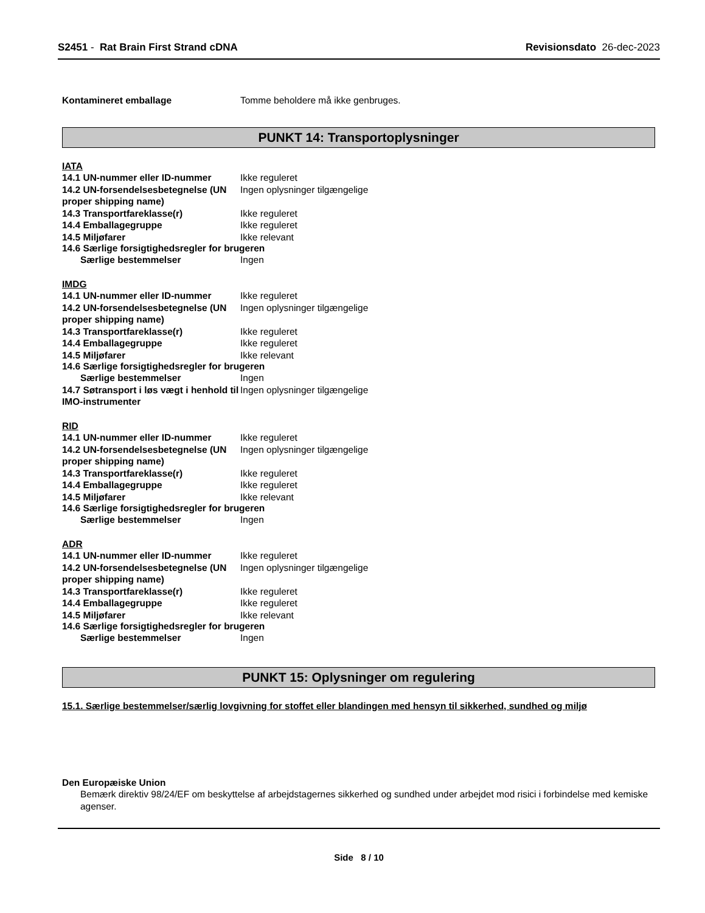S2451 - Rat Brain First Strand cDNA
Revisionsdato 26-dec-2023
Kontamineret emballage Tomme beholdere må ikke genbruges.
PUNKT 14: Transportoplysninger
IATA
14.1 UN-nummer eller ID-nummer Ikke reguleret
14.2 UN-forsendelsesbetegnelse (UN proper shipping name)
Ingen oplysninger tilgængelige
14.3 Transportfareklasse(r) Ikke reguleret
14.4 Emballagegruppe Ikke reguleret
14.5 Miljøfarer Ikke relevant
14.6 Særlige forsigtighedsregler for brugeren
Særlige bestemmelser Ingen
IMDG
14.1 UN-nummer eller ID-nummer Ikke reguleret
14.2 UN-forsendelsesbetegnelse (UN proper shipping name)
Ingen oplysninger tilgængelige
14.3 Transportfareklasse(r) Ikke reguleret
14.4 Emballagegruppe Ikke reguleret
14.5 Miljøfarer Ikke relevant
14.6 Særlige forsigtighedsregler for brugeren
Særlige bestemmelser Ingen
14.7 Søtransport i løs vægt i henhold til IMO-instrumenter
Ingen oplysninger tilgængelige
RID
14.1 UN-nummer eller ID-nummer Ikke reguleret
14.2 UN-forsendelsesbetegnelse (UN proper shipping name)
Ingen oplysninger tilgængelige
14.3 Transportfareklasse(r) Ikke reguleret
14.4 Emballagegruppe Ikke reguleret
14.5 Miljøfarer Ikke relevant
14.6 Særlige forsigtighedsregler for brugeren
Særlige bestemmelser Ingen
ADR
14.1 UN-nummer eller ID-nummer Ikke reguleret
14.2 UN-forsendelsesbetegnelse (UN proper shipping name)
Ingen oplysninger tilgængelige
14.3 Transportfareklasse(r) Ikke reguleret
14.4 Emballagegruppe Ikke reguleret
14.5 Miljøfarer Ikke relevant
14.6 Særlige forsigtighedsregler for brugeren
Særlige bestemmelser Ingen
PUNKT 15: Oplysninger om regulering
15.1. Særlige bestemmelser/særlig lovgivning for stoffet eller blandingen med hensyn til sikkerhed, sundhed og miljø
Den Europæiske Union
Bemærk direktiv 98/24/EF om beskyttelse af arbejdstagernes sikkerhed og sundhed under arbejdet mod risici i forbindelse med kemiske agenser.
Side 8 / 10